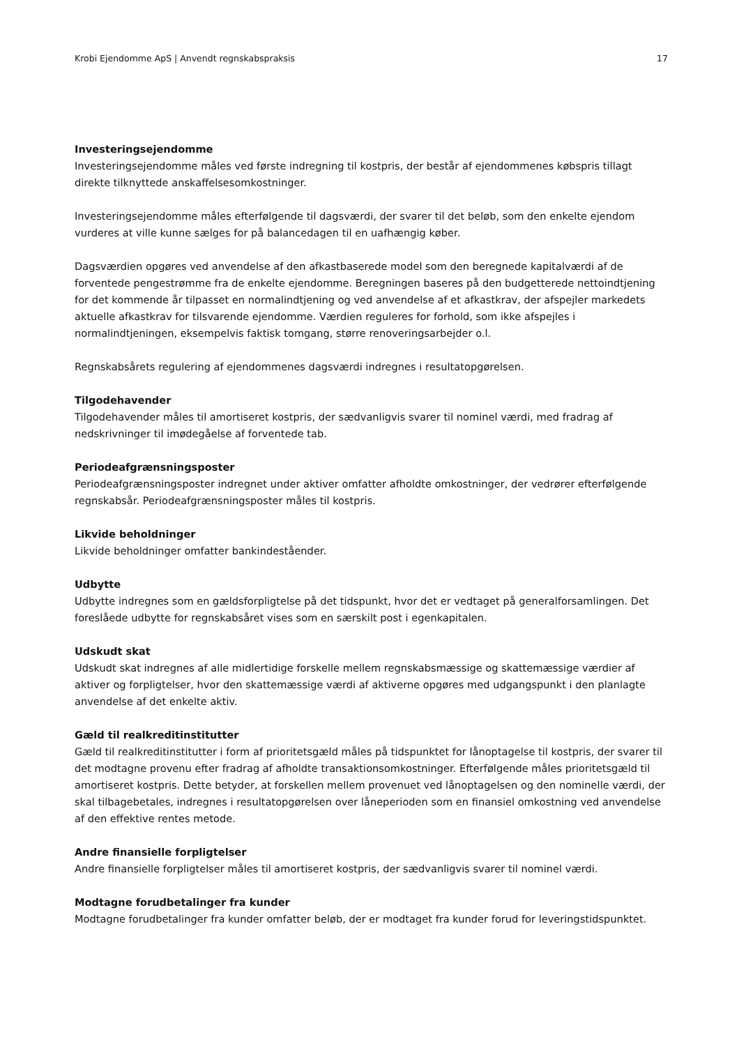Krobi Ejendomme ApS | Anvendt regnskabspraksis 17
Investeringsejendomme
Investeringsejendomme måles ved første indregning til kostpris, der består af ejendommenes købspris tillagt direkte tilknyttede anskaffelsesomkostninger.
Investeringsejendomme måles efterfølgende til dagsværdi, der svarer til det beløb, som den enkelte ejendom vurderes at ville kunne sælges for på balancedagen til en uafhængig køber.
Dagsværdien opgøres ved anvendelse af den afkastbaserede model som den beregnede kapitalværdi af de forventede pengestrømme fra de enkelte ejendomme. Beregningen baseres på den budgetterede nettoindtjening for det kommende år tilpasset en normalindtjening og ved anvendelse af et afkastkrav, der afspejler markedets aktuelle afkastkrav for tilsvarende ejendomme. Værdien reguleres for forhold, som ikke afspejles i normalindtjeningen, eksempelvis faktisk tomgang, større renoveringsarbejder o.l.
Regnskabsårets regulering af ejendommenes dagsværdi indregnes i resultatopgørelsen.
Tilgodehavender
Tilgodehavender måles til amortiseret kostpris, der sædvanligvis svarer til nominel værdi, med fradrag af nedskrivninger til imødegåelse af forventede tab.
Periodeafgrænsningsposter
Periodeafgrænsningsposter indregnet under aktiver omfatter afholdte omkostninger, der vedrører efterfølgende regnskabsår. Periodeafgrænsningsposter måles til kostpris.
Likvide beholdninger
Likvide beholdninger omfatter bankindeståender.
Udbytte
Udbytte indregnes som en gældsforpligtelse på det tidspunkt, hvor det er vedtaget på generalforsamlingen. Det foreslåede udbytte for regnskabsåret vises som en særskilt post i egenkapitalen.
Udskudt skat
Udskudt skat indregnes af alle midlertidige forskelle mellem regnskabsmæssige og skattemæssige værdier af aktiver og forpligtelser, hvor den skattemæssige værdi af aktiverne opgøres med udgangspunkt i den planlagte anvendelse af det enkelte aktiv.
Gæld til realkreditinstitutter
Gæld til realkreditinstitutter i form af prioritetsgæld måles på tidspunktet for lånoptagelse til kostpris, der svarer til det modtagne provenu efter fradrag af afholdte transaktionsomkostninger. Efterfølgende måles prioritetsgæld til amortiseret kostpris. Dette betyder, at forskellen mellem provenuet ved lånoptagelsen og den nominelle værdi, der skal tilbagebetales, indregnes i resultatopgørelsen over låneperioden som en finansiel omkostning ved anvendelse af den effektive rentes metode.
Andre finansielle forpligtelser
Andre finansielle forpligtelser måles til amortiseret kostpris, der sædvanligvis svarer til nominel værdi.
Modtagne forudbetalinger fra kunder
Modtagne forudbetalinger fra kunder omfatter beløb, der er modtaget fra kunder forud for leveringstidspunktet.